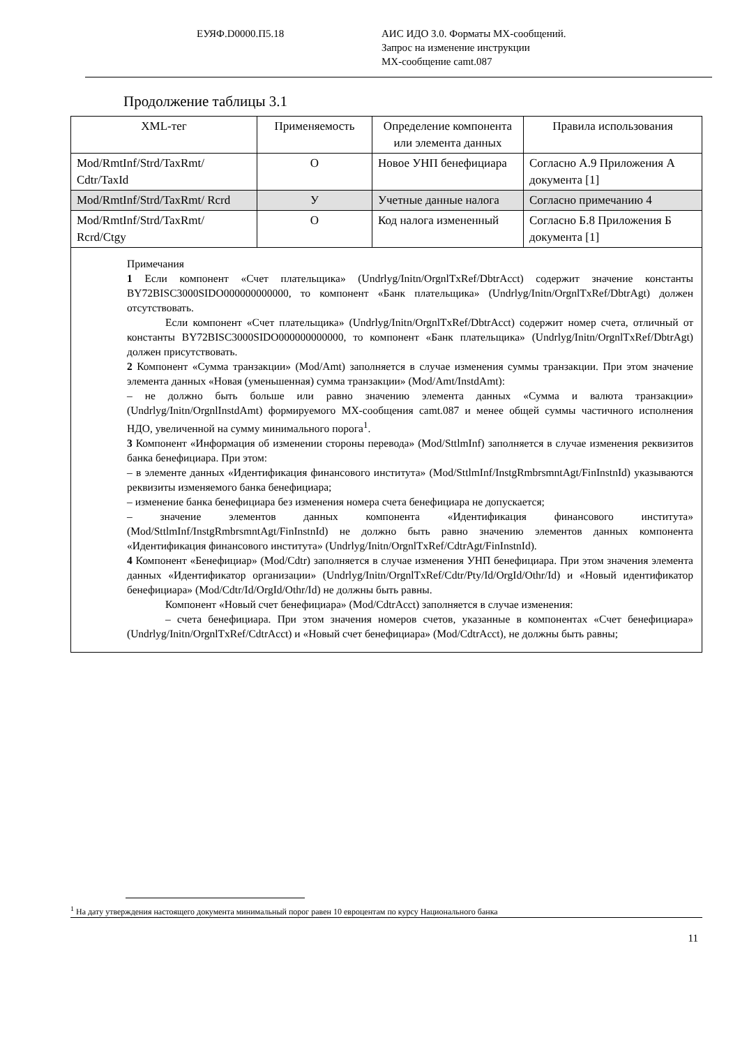ЕУЯФ.D0000.П5.18 АИС ИДО 3.0. Форматы МХ-сообщений.
Запрос на изменение инструкции
МХ-сообщение camt.087
Продолжение таблицы 3.1
| XML-тег | Применяемость | Определение компонента или элемента данных | Правила использования |
| --- | --- | --- | --- |
| Mod/RmtInf/Strd/TaxRmt/ Cdtr/TaxId | O | Новое УНП бенефициара | Согласно А.9 Приложения А документа [1] |
| Mod/RmtInf/Strd/TaxRmt/ Rcrd | У | Учетные данные налога | Согласно примечанию 4 |
| Mod/RmtInf/Strd/TaxRmt/ Rcrd/Ctgy | O | Код налога измененный | Согласно Б.8 Приложения Б документа [1] |
| Примечания 1 Если компонент «Счет плательщика» (Undrlyg/Initn/OrgnlTxRef/DbtrAcct) содержит значение константы BY72BISC3000SIDO000000000000, то компонент «Банк плательщика» (Undrlyg/Initn/OrgnlTxRef/DbtrAgt) должен отсутствовать. Если компонент «Счет плательщика» (Undrlyg/Initn/OrgnlTxRef/DbtrAcct) содержит номер счета, отличный от константы BY72BISC3000SIDO000000000000, то компонент «Банк плательщика» (Undrlyg/Initn/OrgnlTxRef/DbtrAgt) должен присутствовать. 2 Компонент «Сумма транзакции» (Mod/Amt) заполняется в случае изменения суммы транзакции. При этом значение элемента данных «Новая (уменьшенная) сумма транзакции» (Mod/Amt/InstdAmt): – не должно быть больше или равно значению элемента данных «Сумма и валюта транзакции» (Undrlyg/Initn/OrgnlInstdAmt) формируемого МХ-сообщения camt.087 и менее общей суммы частичного исполнения НДО, увеличенной на сумму минимального порога<sup>1</sup>. 3 Компонент «Информация об изменении стороны перевода» (Mod/SttlmInf) заполняется в случае изменения реквизитов банка бенефициара. При этом: – в элементе данных «Идентификация финансового института» (Mod/SttlmInf/InstgRmbrsmntAgt/FinInstnId) указываются реквизиты изменяемого банка бенефициара; – изменение банка бенефициара без изменения номера счета бенефициара не допускается; – значение элементов данных компонента «Идентификация финансового института» (Mod/SttlmInf/InstgRmbrsmntAgt/FinInstnId) не должно быть равно значению элементов данных компонента «Идентификация финансового института» (Undrlyg/Initn/OrgnlTxRef/CdtrAgt/FinInstnId). 4 Компонент «Бенефициар» (Mod/Cdtr) заполняется в случае изменения УНП бенефициара. При этом значения элемента данных «Идентификатор организации» (Undrlyg/Initn/OrgnlTxRef/Cdtr/Pty/Id/OrgId/Othr/Id) и «Новый идентификатор бенефициара» (Mod/Cdtr/Id/OrgId/Othr/Id) не должны быть равны. Компонент «Новый счет бенефициара» (Mod/CdtrAcct) заполняется в случае изменения: – счета бенефициара. При этом значения номеров счетов, указанные в компонентах «Счет бенефициара» (Undrlyg/Initn/OrgnlTxRef/CdtrAcct) и «Новый счет бенефициара» (Mod/CdtrAcct), не должны быть равны; | | | |
<sup>1</sup> На дату утверждения настоящего документа минимальный порог равен 10 евроцентам по курсу Национального банка
11